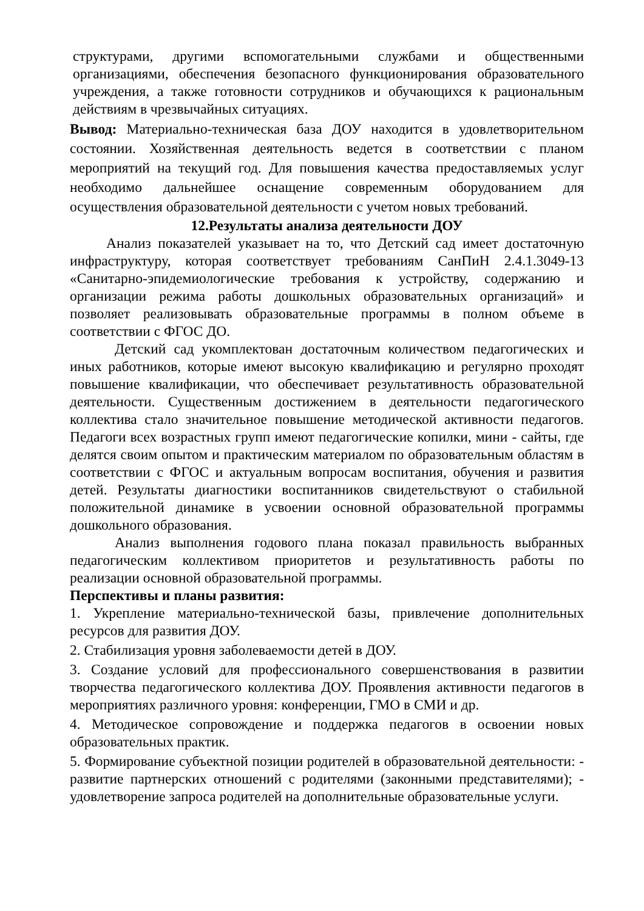структурами, другими вспомогательными службами и общественными организациями, обеспечения безопасного функционирования образовательного учреждения, а также готовности сотрудников и обучающихся к рациональным действиям в чрезвычайных ситуациях.
Вывод: Материально-техническая база ДОУ находится в удовлетворительном состоянии. Хозяйственная деятельность ведется в соответствии с планом мероприятий на текущий год. Для повышения качества предоставляемых услуг необходимо дальнейшее оснащение современным оборудованием для осуществления образовательной деятельности с учетом новых требований.
12.Результаты анализа деятельности ДОУ
Анализ показателей указывает на то, что Детский сад имеет достаточную инфраструктуру, которая соответствует требованиям СанПиН 2.4.1.3049-13 «Санитарно-эпидемиологические требования к устройству, содержанию и организации режима работы дошкольных образовательных организаций» и позволяет реализовывать образовательные программы в полном объеме в соответствии с ФГОС ДО.
Детский сад укомплектован достаточным количеством педагогических и иных работников, которые имеют высокую квалификацию и регулярно проходят повышение квалификации, что обеспечивает результативность образовательной деятельности. Существенным достижением в деятельности педагогического коллектива стало значительное повышение методической активности педагогов. Педагоги всех возрастных групп имеют педагогические копилки, мини - сайты, где делятся своим опытом и практическим материалом по образовательным областям в соответствии с ФГОС и актуальным вопросам воспитания, обучения и развития детей. Результаты диагностики воспитанников свидетельствуют о стабильной положительной динамике в усвоении основной образовательной программы дошкольного образования.
Анализ выполнения годового плана показал правильность выбранных педагогическим коллективом приоритетов и результативность работы по реализации основной образовательной программы.
Перспективы и планы развития:
1. Укрепление материально-технической базы, привлечение дополнительных ресурсов для развития ДОУ.
2. Стабилизация уровня заболеваемости детей в ДОУ.
3. Создание условий для профессионального совершенствования в развитии творчества педагогического коллектива ДОУ. Проявления активности педагогов в мероприятиях различного уровня: конференции, ГМО в СМИ и др.
4. Методическое сопровождение и поддержка педагогов в освоении новых образовательных практик.
5. Формирование субъектной позиции родителей в образовательной деятельности: - развитие партнерских отношений с родителями (законными представителями); - удовлетворение запроса родителей на дополнительные образовательные услуги.